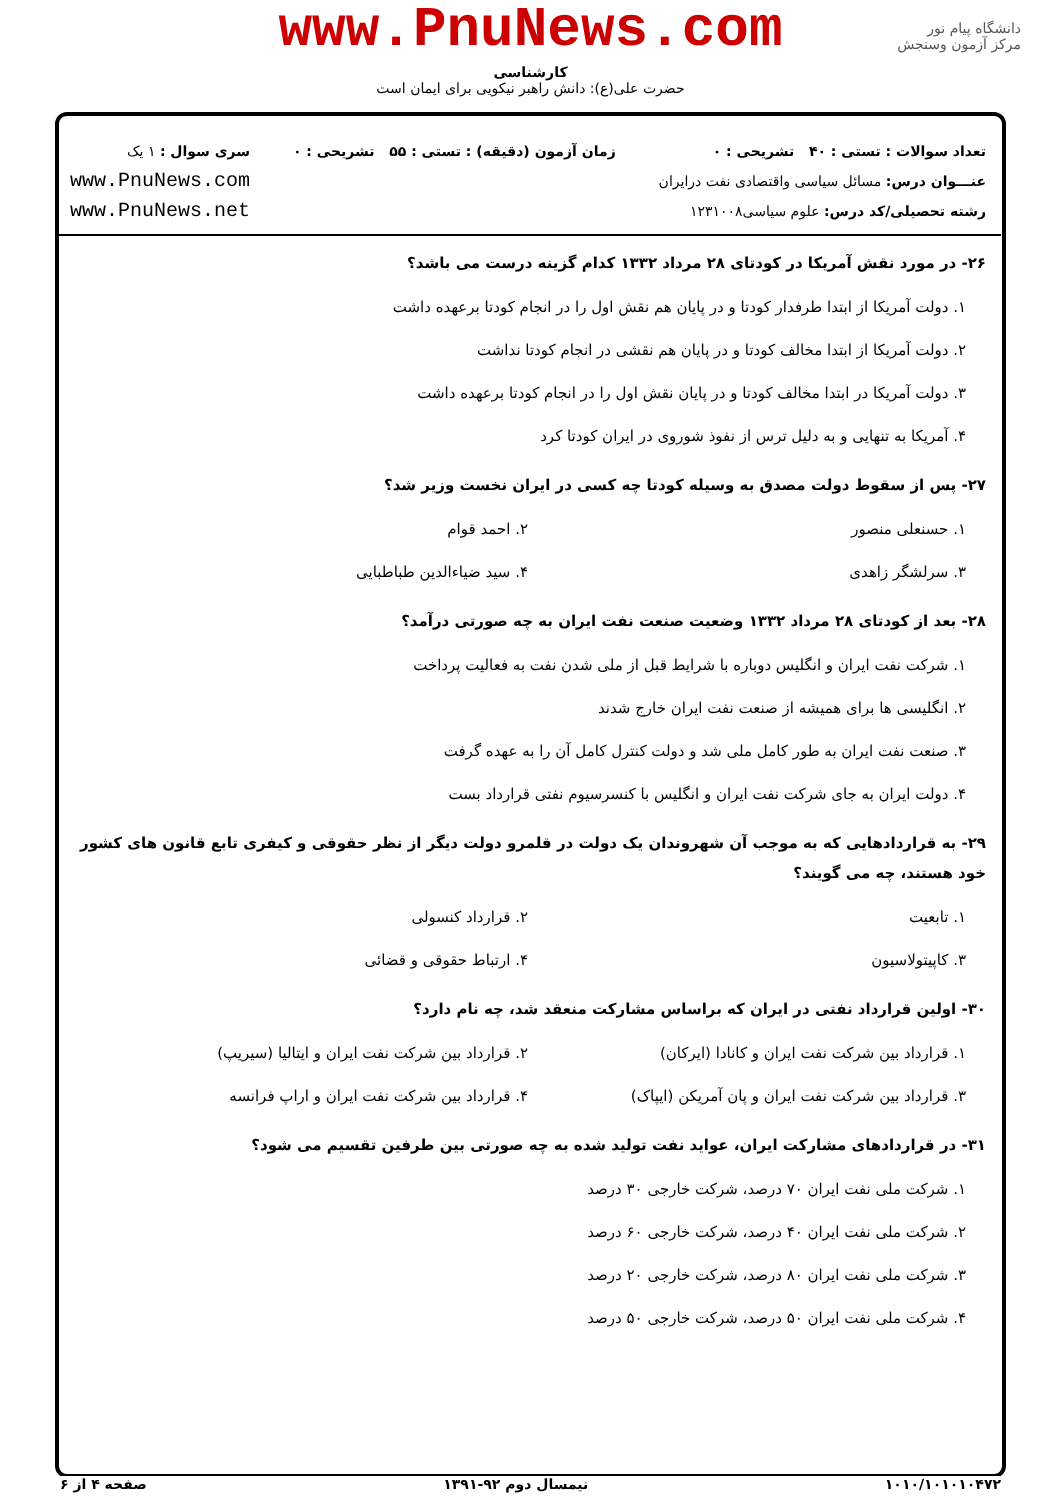www.PnuNews.com
کارشناسی
حضرت علی(ع): دانش راهبر نیکویی برای ایمان است
دانشگاه پیام نور
مرکز آزمون وسنجش
تعداد سوالات : تستی : ۴۰ تشریحی : ۰
عنـــوان درس: مسائل سیاسی واقتصادی نفت درایران
رشته تحصیلی/کد درس: علوم سیاسی۱۲۳۱۰۰۸
زمان آزمون (دقیقه) : تستی : ۵۵ تشریحی : ۰
سری سوال : ۱ یک
www.PnuNews.com
www.PnuNews.net
۲۶- در مورد نقش آمریکا در کودتای ۲۸ مرداد ۱۳۳۲ کدام گزینه درست می باشد؟
۱. دولت آمریکا از ابتدا طرفدار کودتا و در پایان هم نقش اول را در انجام کودتا برعهده داشت
۲. دولت آمریکا از ابتدا مخالف کودتا و در پایان هم نقشی در انجام کودتا نداشت
۳. دولت آمریکا در ابتدا مخالف کودتا و در پایان نقش اول را در انجام کودتا برعهده داشت
۴. آمریکا به تنهایی و به دلیل ترس از نفوذ شوروی در ایران کودتا کرد
۲۷- پس از سقوط دولت مصدق به وسیله کودتا چه کسی در ایران نخست وزیر شد؟
۱. حسنعلی منصور ۲. احمد قوام
۳. سرلشگر زاهدی ۴. سید ضیاءالدین طباطبایی
۲۸- بعد از کودتای ۲۸ مرداد ۱۳۳۲ وضعیت صنعت نفت ایران به چه صورتی درآمد؟
۱. شرکت نفت ایران و انگلیس دوباره با شرایط قبل از ملی شدن نفت به فعالیت پرداخت
۲. انگلیسی ها برای همیشه از صنعت نفت ایران خارج شدند
۳. صنعت نفت ایران به طور کامل ملی شد و دولت کنترل کامل آن را به عهده گرفت
۴. دولت ایران به جای شرکت نفت ایران و انگلیس با کنسرسیوم نفتی قرارداد بست
۲۹- به قراردادهایی که به موجب آن شهروندان یک دولت در قلمرو دولت دیگر از نظر حقوقی و کیفری تابع قانون های کشور خود هستند، چه می گویند؟
۱. تابعیت ۲. قرارداد کنسولی
۳. کاپیتولاسیون ۴. ارتباط حقوقی و قضائی
۳۰- اولین قرارداد نفتی در ایران که براساس مشارکت منعقد شد، چه نام دارد؟
۱. قرارداد بین شرکت نفت ایران و کانادا (ایرکان) ۲. قرارداد بین شرکت نفت ایران و ایتالیا (سیریپ)
۳. قرارداد بین شرکت نفت ایران و پان آمریکن (ایپاک) ۴. قرارداد بین شرکت نفت ایران و اراپ فرانسه
۳۱- در قراردادهای مشارکت ایران، عواید نفت تولید شده به چه صورتی بین طرفین تقسیم می شود؟
۱. شرکت ملی نفت ایران ۷۰ درصد، شرکت خارجی ۳۰ درصد
۲. شرکت ملی نفت ایران ۴۰ درصد، شرکت خارجی ۶۰ درصد
۳. شرکت ملی نفت ایران ۸۰ درصد، شرکت خارجی ۲۰ درصد
۴. شرکت ملی نفت ایران ۵۰ درصد، شرکت خارجی ۵۰ درصد
۱۰۱۰/۱۰۱۰۱۰۴۷۲ نیمسال دوم ۹۲-۱۳۹۱ صفحه ۴ از ۶